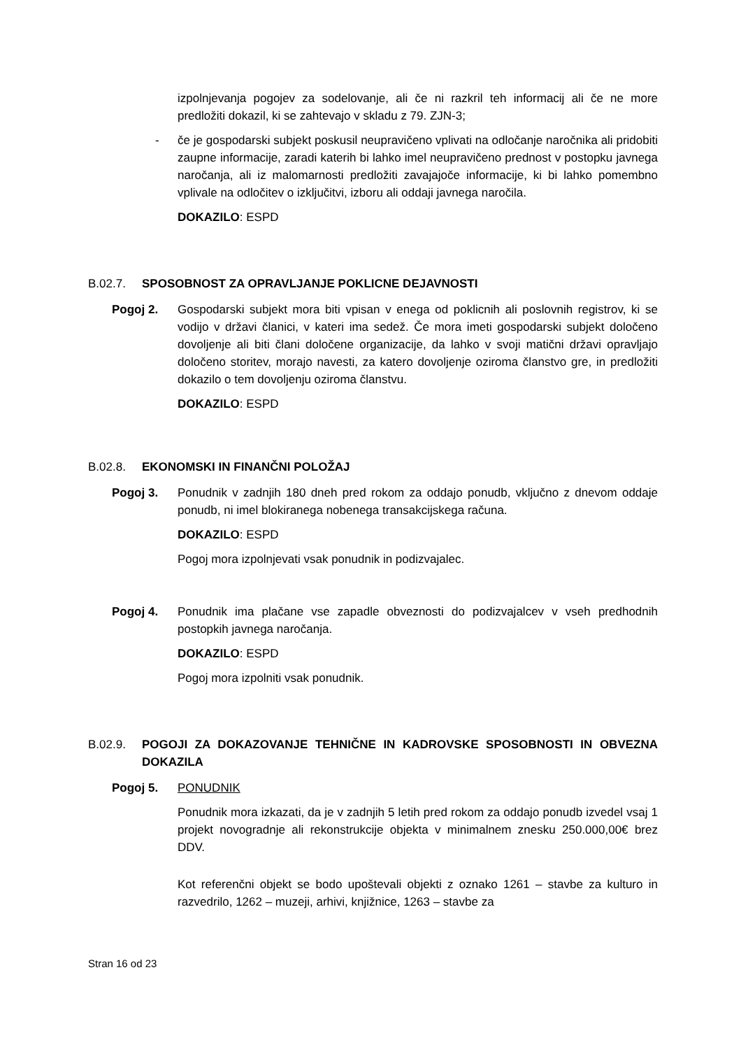izpolnjevanja pogojev za sodelovanje, ali če ni razkril teh informacij ali če ne more predložiti dokazil, ki se zahtevajo v skladu z 79. ZJN-3;
- če je gospodarski subjekt poskusil neupravičeno vplivati na odločanje naročnika ali pridobiti zaupne informacije, zaradi katerih bi lahko imel neupravičeno prednost v postopku javnega naročanja, ali iz malomarnosti predložiti zavajajoče informacije, ki bi lahko pomembno vplivale na odločitev o izključitvi, izboru ali oddaji javnega naročila.
DOKAZILO: ESPD
B.02.7. SPOSOBNOST ZA OPRAVLJANJE POKLICNE DEJAVNOSTI
Pogoj 2. Gospodarski subjekt mora biti vpisan v enega od poklicnih ali poslovnih registrov, ki se vodijo v državi članici, v kateri ima sedež. Če mora imeti gospodarski subjekt določeno dovoljenje ali biti člani določene organizacije, da lahko v svoji matični državi opravljajo določeno storitev, morajo navesti, za katero dovoljenje oziroma članstvo gre, in predložiti dokazilo o tem dovoljenju oziroma članstvu.
DOKAZILO: ESPD
B.02.8. EKONOMSKI IN FINANČNI POLOŽAJ
Pogoj 3. Ponudnik v zadnjih 180 dneh pred rokom za oddajo ponudb, vključno z dnevom oddaje ponudb, ni imel blokiranega nobenega transakcijskega računa.
DOKAZILO: ESPD
Pogoj mora izpolnjevati vsak ponudnik in podizvajalec.
Pogoj 4. Ponudnik ima plačane vse zapadle obveznosti do podizvajalcev v vseh predhodnih postopkih javnega naročanja.
DOKAZILO: ESPD
Pogoj mora izpolniti vsak ponudnik.
B.02.9. POGOJI ZA DOKAZOVANJE TEHNIČNE IN KADROVSKE SPOSOBNOSTI IN OBVEZNA DOKAZILA
Pogoj 5. PONUDNIK
Ponudnik mora izkazati, da je v zadnjih 5 letih pred rokom za oddajo ponudb izvedel vsaj 1 projekt novogradnje ali rekonstrukcije objekta v minimalnem znesku 250.000,00€ brez DDV.
Kot referenčni objekt se bodo upoštevali objekti z oznako 1261 – stavbe za kulturo in razvedrilo, 1262 – muzeji, arhivi, knjižnice, 1263 – stavbe za
Stran 16 od 23